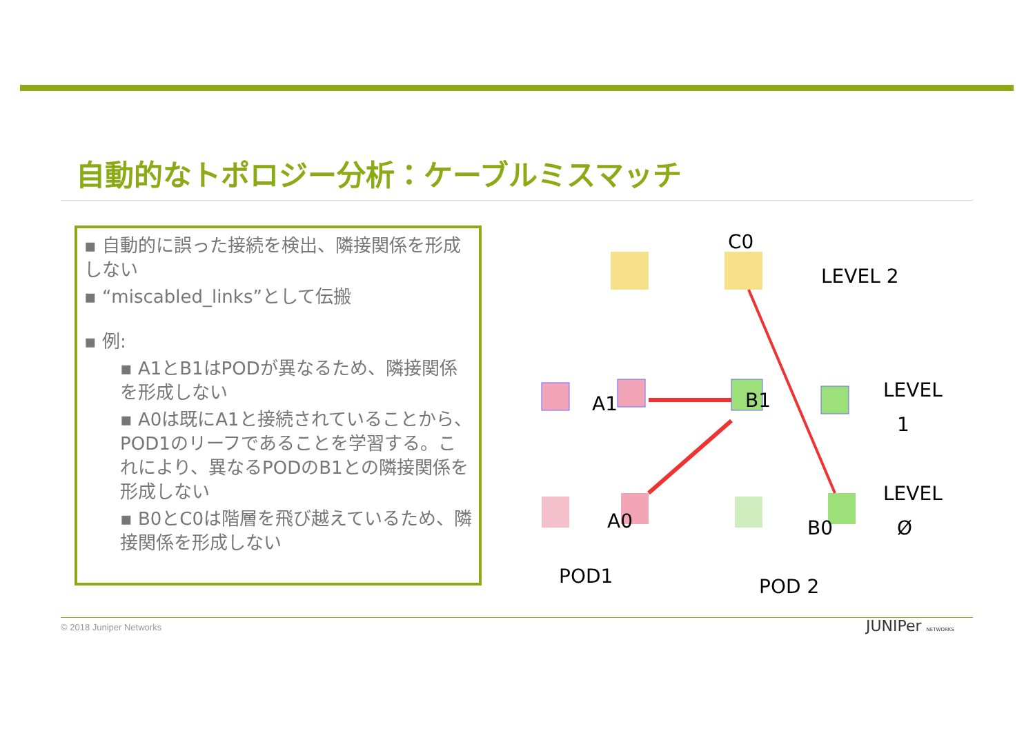自動的なトポロジー分析：ケーブルミスマッチ
▪ 自動的に誤った接続を検出、隣接関係を形成しない
▪ “miscabled_links”として伝搬
▪ 例:
▪ A1とB1はPODが異なるため、隣接関係を形成しない
▪ A0は既にA1と接続されていることから、POD1のリーフであることを学習する。これにより、異なるPODのB1との隣接関係を形成しない
▪ B0とC0は階層を飛び越えているため、隣接関係を形成しない
C0
LEVEL 2
A1
B1
LEVEL
1
A0
B0
LEVEL
Ø
POD1
POD 2
© 2018 Juniper Networks JUNIPer NETWORKS